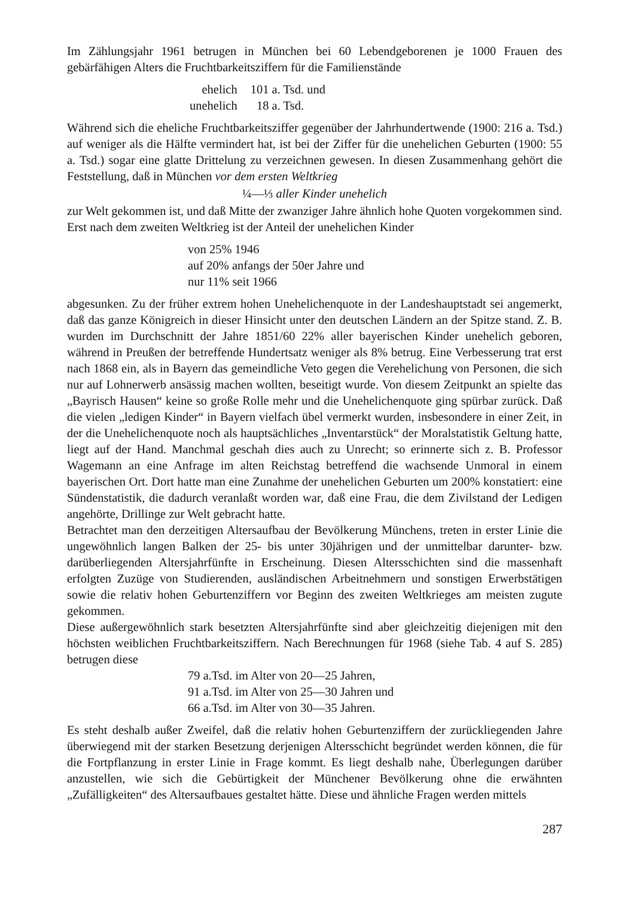Im Zählungsjahr 1961 betrugen in München bei 60 Lebendgeborenen je 1000 Frauen des gebärfähigen Alters die Fruchtbarkeitsziffern für die Familienstände
| ehelich | 101 a. Tsd. und |
| unehelich | 18 a. Tsd. |
Während sich die eheliche Fruchtbarkeitsziffer gegenüber der Jahrhundertwende (1900: 216 a. Tsd.) auf weniger als die Hälfte vermindert hat, ist bei der Ziffer für die unehelichen Geburten (1900: 55 a. Tsd.) sogar eine glatte Drittelung zu verzeichnen gewesen. In diesen Zusammenhang gehört die Feststellung, daß in München vor dem ersten Weltkrieg
¼—⅓ aller Kinder unehelich
zur Welt gekommen ist, und daß Mitte der zwanziger Jahre ähnlich hohe Quoten vorgekommen sind. Erst nach dem zweiten Weltkrieg ist der Anteil der unehelichen Kinder
von 25% 1946
auf 20% anfangs der 50er Jahre und
nur 11% seit 1966
abgesunken. Zu der früher extrem hohen Unehelichenquote in der Landeshauptstadt sei angemerkt, daß das ganze Königreich in dieser Hinsicht unter den deutschen Ländern an der Spitze stand. Z. B. wurden im Durchschnitt der Jahre 1851/60 22% aller bayerischen Kinder unehelich geboren, während in Preußen der betreffende Hundertsatz weniger als 8% betrug. Eine Verbesserung trat erst nach 1868 ein, als in Bayern das gemeindliche Veto gegen die Verehelichung von Personen, die sich nur auf Lohnerwerb ansässig machen wollten, beseitigt wurde. Von diesem Zeitpunkt an spielte das „Bayrisch Hausen“ keine so große Rolle mehr und die Unehelichenquote ging spürbar zurück. Daß die vielen „ledigen Kinder“ in Bayern vielfach übel vermerkt wurden, insbesondere in einer Zeit, in der die Unehelichenquote noch als hauptsächliches „Inventarstück“ der Moralstatistik Geltung hatte, liegt auf der Hand. Manchmal geschah dies auch zu Unrecht; so erinnerte sich z. B. Professor Wagemann an eine Anfrage im alten Reichstag betreffend die wachsende Unmoral in einem bayerischen Ort. Dort hatte man eine Zunahme der unehelichen Geburten um 200% konstatiert: eine Sündenstatistik, die dadurch veranlaßt worden war, daß eine Frau, die dem Zivilstand der Ledigen angehörte, Drillinge zur Welt gebracht hatte.
Betrachtet man den derzeitigen Altersaufbau der Bevölkerung Münchens, treten in erster Linie die ungewöhnlich langen Balken der 25- bis unter 30jährigen und der unmittelbar darunter- bzw. darüberliegenden Altersjahrfünfte in Erscheinung. Diesen Altersschichten sind die massenhaft erfolgten Zuzüge von Studierenden, ausländischen Arbeitnehmern und sonstigen Erwerbstätigen sowie die relativ hohen Geburtenziffern vor Beginn des zweiten Weltkrieges am meisten zugute gekommen.
Diese außergewöhnlich stark besetzten Altersjahrfünfte sind aber gleichzeitig diejenigen mit den höchsten weiblichen Fruchtbarkeitsziffern. Nach Berechnungen für 1968 (siehe Tab. 4 auf S. 285) betrugen diese
79 a.Tsd. im Alter von 20—25 Jahren,
91 a.Tsd. im Alter von 25—30 Jahren und
66 a.Tsd. im Alter von 30—35 Jahren.
Es steht deshalb außer Zweifel, daß die relativ hohen Geburtenziffern der zurückliegenden Jahre überwiegend mit der starken Besetzung derjenigen Altersschicht begründet werden können, die für die Fortpflanzung in erster Linie in Frage kommt. Es liegt deshalb nahe, Überlegungen darüber anzustellen, wie sich die Gebürtigkeit der Münchener Bevölkerung ohne die erwähnten „Zufälligkeiten“ des Altersaufbaues gestaltet hätte. Diese und ähnliche Fragen werden mittels
287